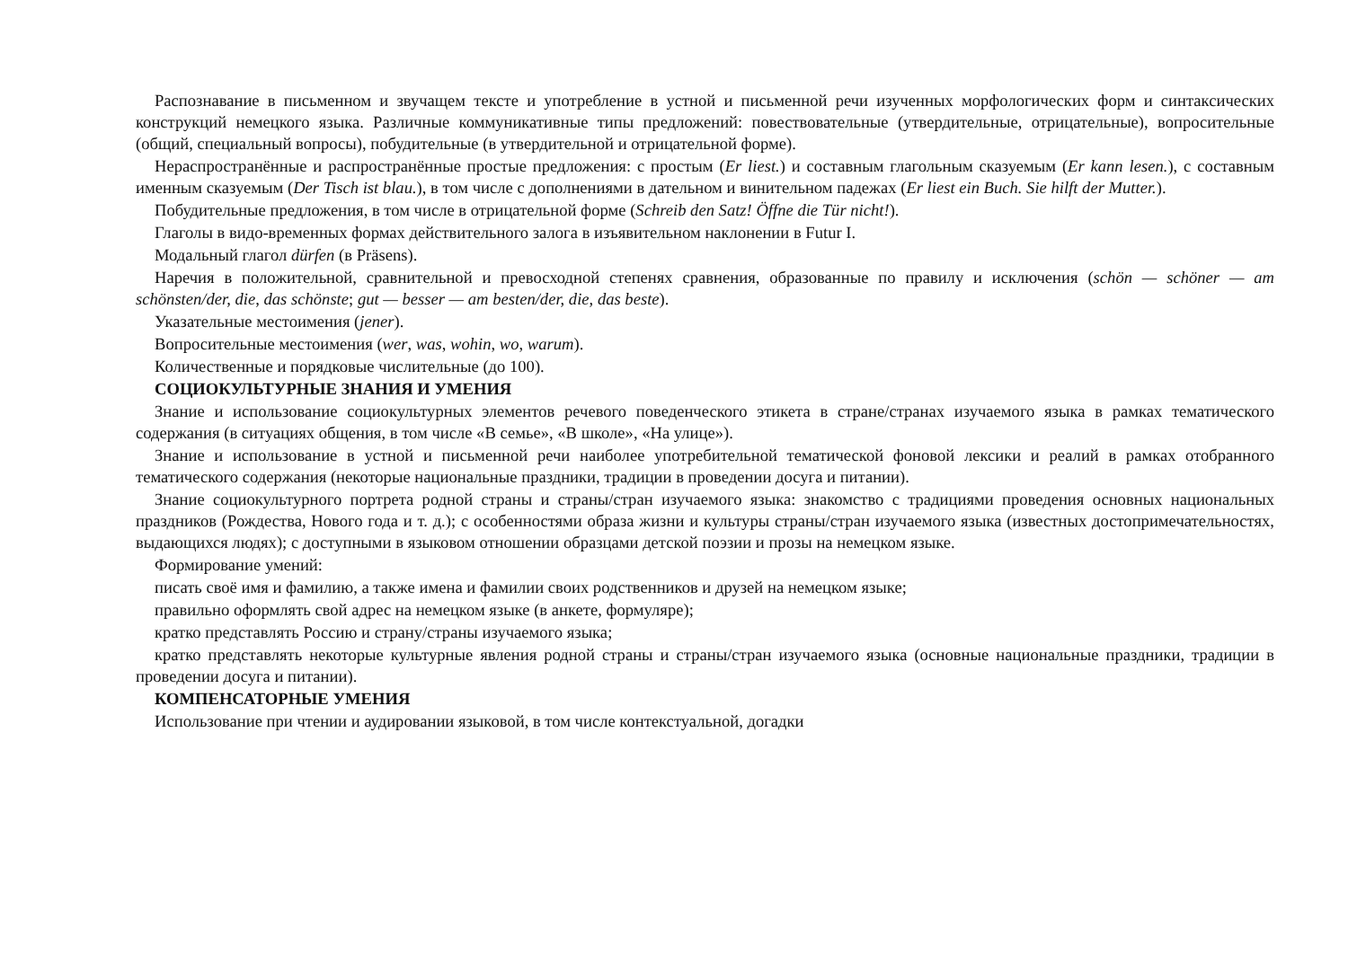Распознавание в письменном и звучащем тексте и употребление в устной и письменной речи изученных морфологических форм и синтаксических конструкций немецкого языка. Различные коммуникативные типы предложений: повествовательные (утвердительные, отрицательные), вопросительные (общий, специальный вопросы), побудительные (в утвердительной и отрицательной форме).
Нераспространённые и распространённые простые предложения: с простым (Er liest.) и составным глагольным сказуемым (Er kann lesen.), с составным именным сказуемым (Der Tisch ist blau.), в том числе с дополнениями в дательном и винительном падежах (Er liest ein Buch. Sie hilft der Mutter.).
Побудительные предложения, в том числе в отрицательной форме (Schreib den Satz! Öffne die Tür nicht!).
Глаголы в видо-временных формах действительного залога в изъявительном наклонении в Futur I.
Модальный глагол dürfen (в Präsens).
Наречия в положительной, сравнительной и превосходной степенях сравнения, образованные по правилу и исключения (schön — schöner — am schönsten/der, die, das schönste; gut — besser — am besten/der, die, das beste).
Указательные местоимения (jener).
Вопросительные местоимения (wer, was, wohin, wo, warum).
Количественные и порядковые числительные (до 100).
СОЦИОКУЛЬТУРНЫЕ ЗНАНИЯ И УМЕНИЯ
Знание и использование социокультурных элементов речевого поведенческого этикета в стране/странах изучаемого языка в рамках тематического содержания (в ситуациях общения, в том числе «В семье», «В школе», «На улице»).
Знание и использование в устной и письменной речи наиболее употребительной тематической фоновой лексики и реалий в рамках отобранного тематического содержания (некоторые национальные праздники, традиции в проведении досуга и питании).
Знание социокультурного портрета родной страны и страны/стран изучаемого языка: знакомство с традициями проведения основных национальных праздников (Рождества, Нового года и т. д.); с особенностями образа жизни и культуры страны/стран изучаемого языка (известных достопримечательностях, выдающихся людях); с доступными в языковом отношении образцами детской поэзии и прозы на немецком языке.
Формирование умений:
писать своё имя и фамилию, а также имена и фамилии своих родственников и друзей на немецком языке;
правильно оформлять свой адрес на немецком языке (в анкете, формуляре);
кратко представлять Россию и страну/страны изучаемого языка;
кратко представлять некоторые культурные явления родной страны и страны/стран изучаемого языка (основные национальные праздники, традиции в проведении досуга и питании).
КОМПЕНСАТОРНЫЕ УМЕНИЯ
Использование при чтении и аудировании языковой, в том числе контекстуальной, догадки